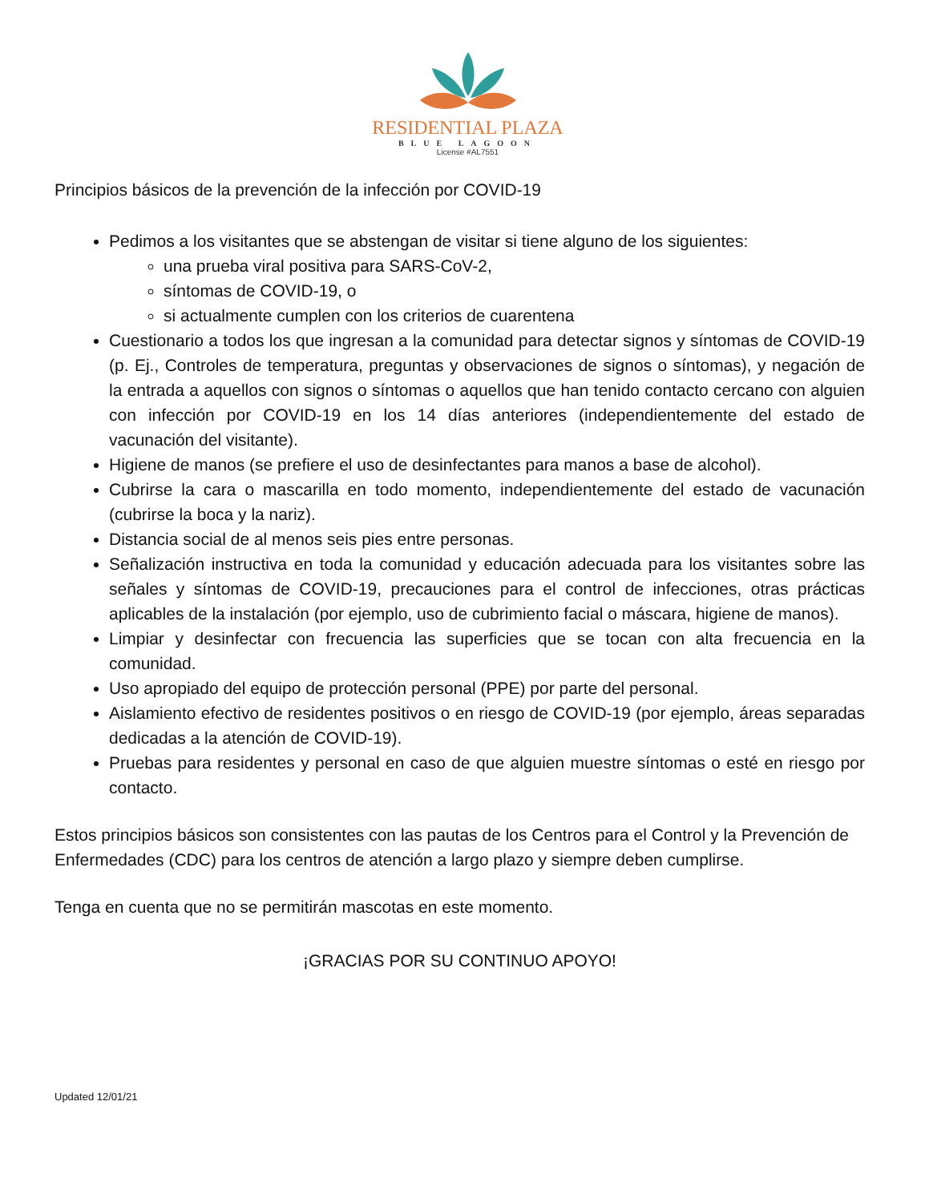RESIDENTIAL PLAZA
BLUE LAGOON
License #AL7551
Principios básicos de la prevención de la infección por COVID-19
Pedimos a los visitantes que se abstengan de visitar si tiene alguno de los siguientes:
una prueba viral positiva para SARS-CoV-2,
síntomas de COVID-19, o
si actualmente cumplen con los criterios de cuarentena
Cuestionario a todos los que ingresan a la comunidad para detectar signos y síntomas de COVID-19 (p. Ej., Controles de temperatura, preguntas y observaciones de signos o síntomas), y negación de la entrada a aquellos con signos o síntomas o aquellos que han tenido contacto cercano con alguien con infección por COVID-19 en los 14 días anteriores (independientemente del estado de vacunación del visitante).
Higiene de manos (se prefiere el uso de desinfectantes para manos a base de alcohol).
Cubrirse la cara o mascarilla en todo momento, independientemente del estado de vacunación (cubrirse la boca y la nariz).
Distancia social de al menos seis pies entre personas.
Señalización instructiva en toda la comunidad y educación adecuada para los visitantes sobre las señales y síntomas de COVID-19, precauciones para el control de infecciones, otras prácticas aplicables de la instalación (por ejemplo, uso de cubrimiento facial o máscara, higiene de manos).
Limpiar y desinfectar con frecuencia las superficies que se tocan con alta frecuencia en la comunidad.
Uso apropiado del equipo de protección personal (PPE) por parte del personal.
Aislamiento efectivo de residentes positivos o en riesgo de COVID-19 (por ejemplo, áreas separadas dedicadas a la atención de COVID-19).
Pruebas para residentes y personal en caso de que alguien muestre síntomas o esté en riesgo por contacto.
Estos principios básicos son consistentes con las pautas de los Centros para el Control y la Prevención de Enfermedades (CDC) para los centros de atención a largo plazo y siempre deben cumplirse.
Tenga en cuenta que no se permitirán mascotas en este momento.
¡GRACIAS POR SU CONTINUO APOYO!
Updated 12/01/21